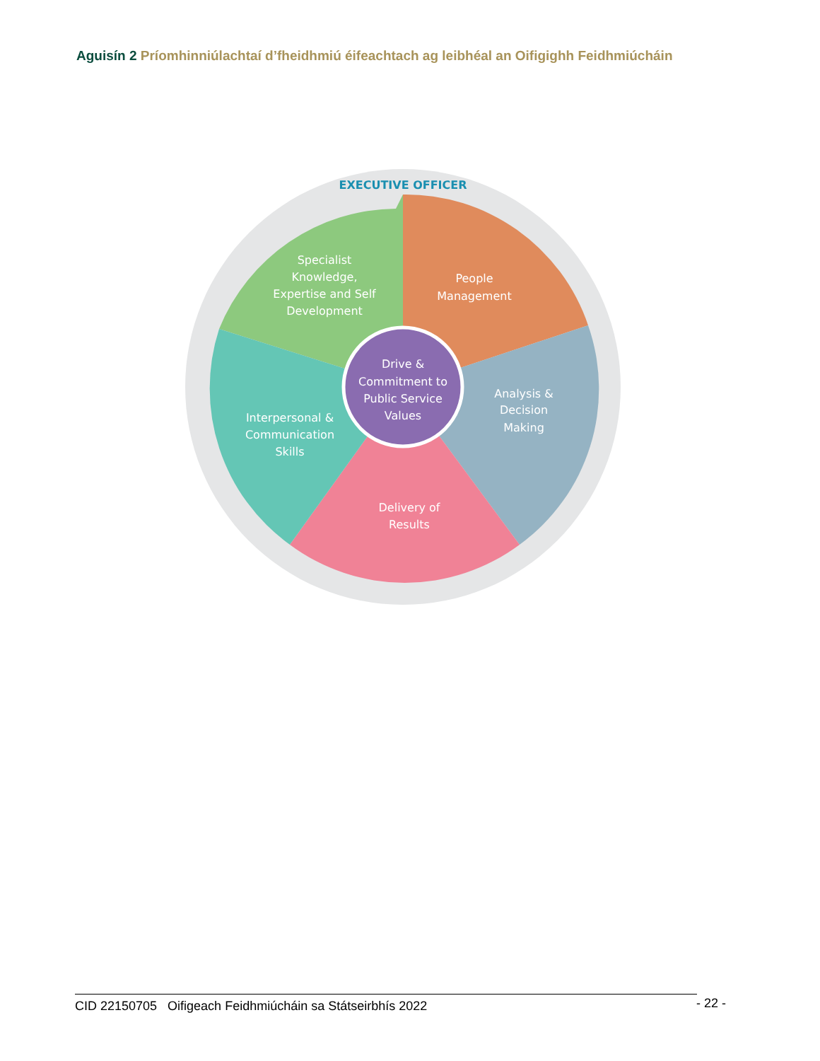Aguisín 2 Príomhinniúlachtaí d’fheidhmiú éifeachtach ag leibhéal an Oifigighh Feidhmiúcháin
EXECUTIVE OFFICER
Specialist
Knowledge,
Expertise and Self
Development
People
Management
Drive &
Commitment to
Public Service
Values
Analysis &
Decision
Making
Interpersonal &
Communication
Skills
Delivery of
Results
CID 22150705 Oifigeach Feidhmiúcháin sa Státseirbhís 2022 - 22 -